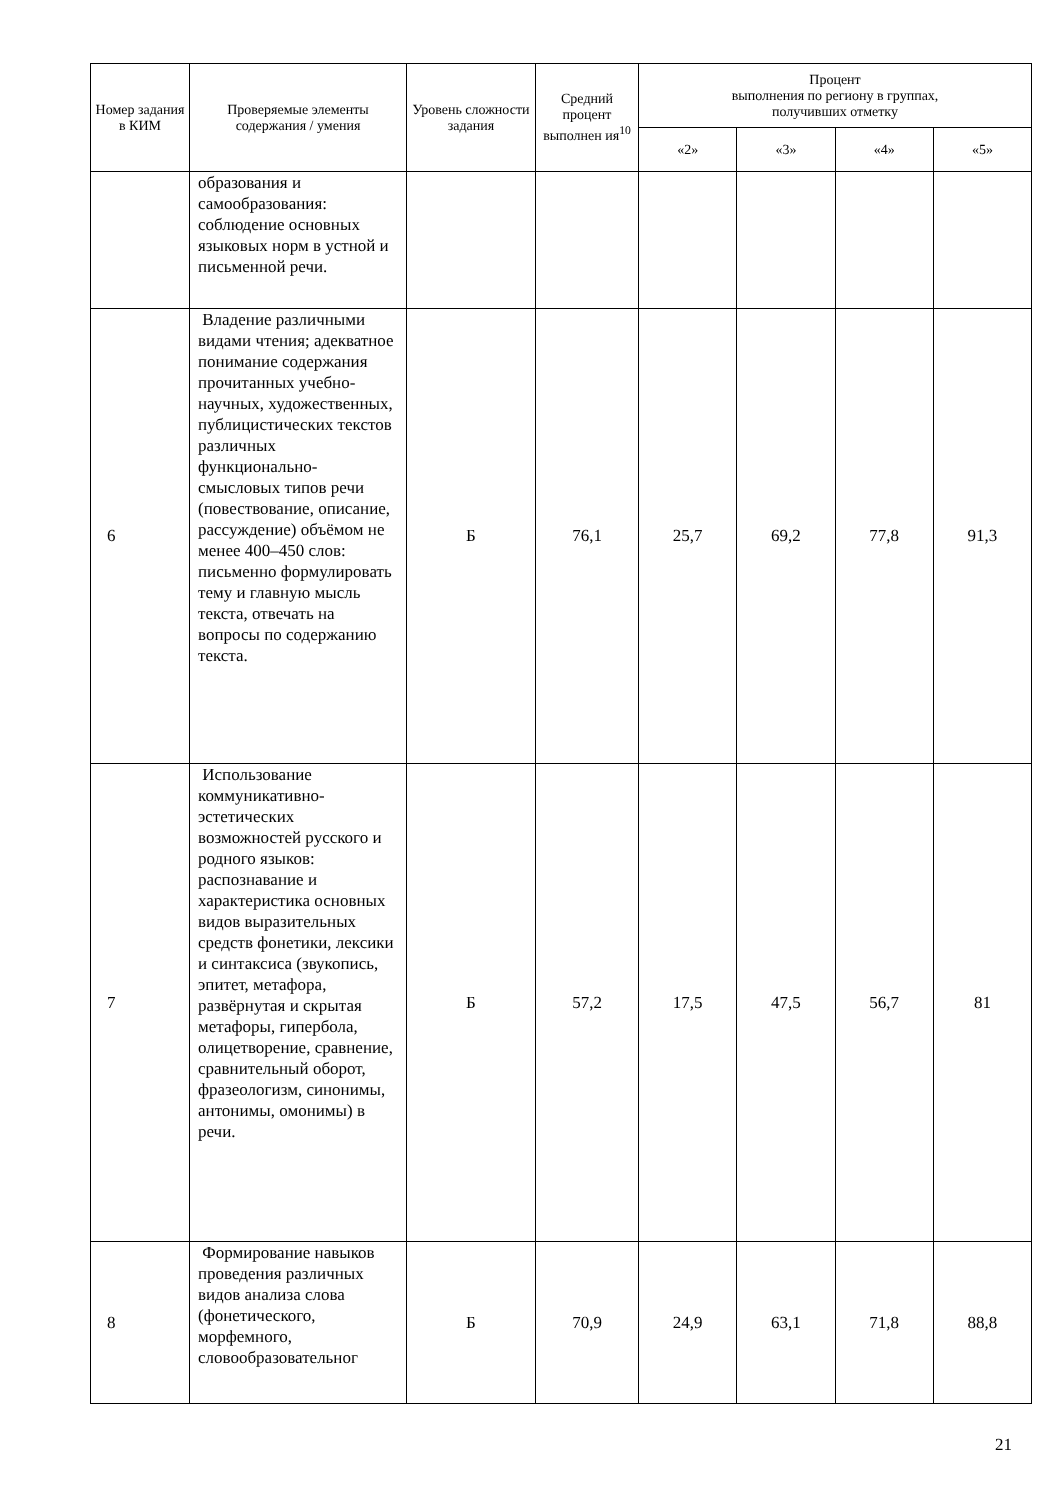| Номер задания в КИМ | Проверяемые элементы содержания / умения | Уровень сложности задания | Средний процент выполнен ия<sup>10</sup> | Процент выполнения по региону в группах, получивших отметку | | | |
| --- | --- | --- | --- | --- | --- | --- | --- |
| | | | | «2» | «3» | «4» | «5» |
| | образования и самообразования: соблюдение основных языковых норм в устной и письменной речи. | | | | | | |
| 6 | Владение различными видами чтения; адекватное понимание содержания прочитанных учебно-научных, художественных, публицистических текстов различных функционально-смысловых типов речи (повествование, описание, рассуждение) объёмом не менее 400–450 слов: письменно формулировать тему и главную мысль текста, отвечать на вопросы по содержанию текста. | Б | 76,1 | 25,7 | 69,2 | 77,8 | 91,3 |
| 7 | Использование коммуникативно-эстетических возможностей русского и родного языков: распознавание и характеристика основных видов выразительных средств фонетики, лексики и синтаксиса (звукопись, эпитет, метафора, развёрнутая и скрытая метафоры, гипербола, олицетворение, сравнение, сравнительный оборот, фразеологизм, синонимы, антонимы, омонимы) в речи. | Б | 57,2 | 17,5 | 47,5 | 56,7 | 81 |
| 8 | Формирование навыков проведения различных видов анализа слова (фонетического, морфемного, словообразовательног | Б | 70,9 | 24,9 | 63,1 | 71,8 | 88,8 |
21